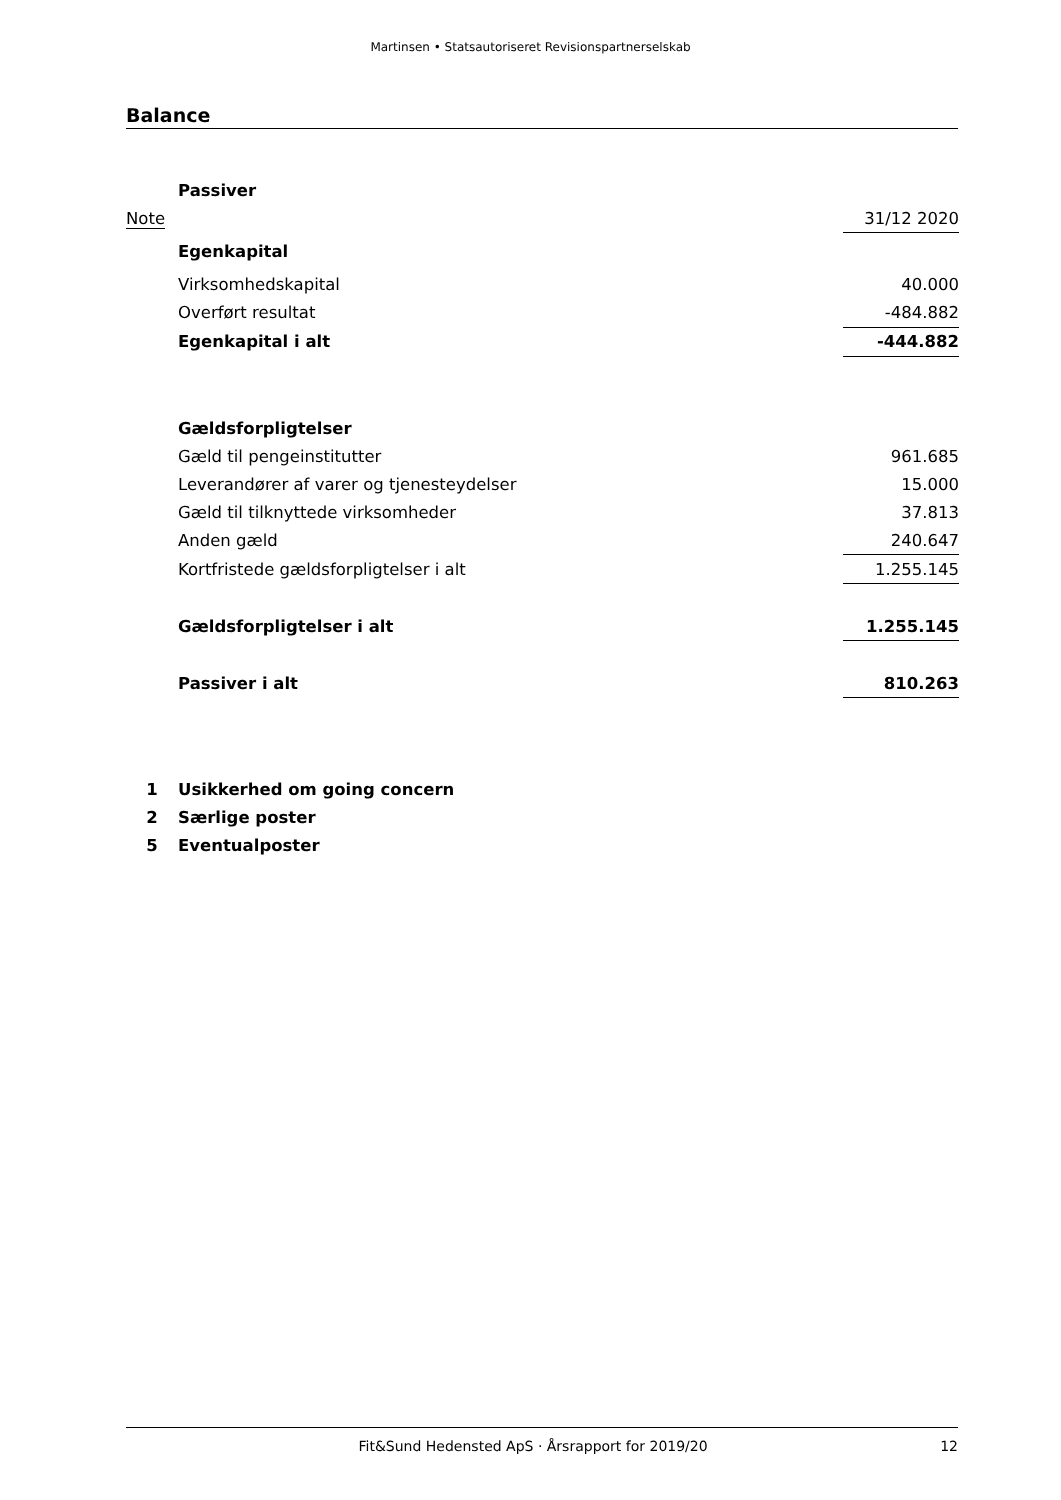Martinsen • Statsautoriseret Revisionspartnerselskab
Balance
| | Passiver | |
| Note | | 31/12 2020 |
| | Egenkapital | |
| | Virksomhedskapital | 40.000 |
| | Overført resultat | -484.882 |
| | Egenkapital i alt | -444.882 |
| | Gældsforpligtelser | |
| | Gæld til pengeinstitutter | 961.685 |
| | Leverandører af varer og tjenesteydelser | 15.000 |
| | Gæld til tilknyttede virksomheder | 37.813 |
| | Anden gæld | 240.647 |
| | Kortfristede gældsforpligtelser i alt | 1.255.145 |
| | Gældsforpligtelser i alt | 1.255.145 |
| | Passiver i alt | 810.263 |
| 1 | Usikkerhed om going concern | |
| 2 | Særlige poster | |
| 5 | Eventualposter | |
Fit&Sund Hedensted ApS · Årsrapport for 2019/20 12